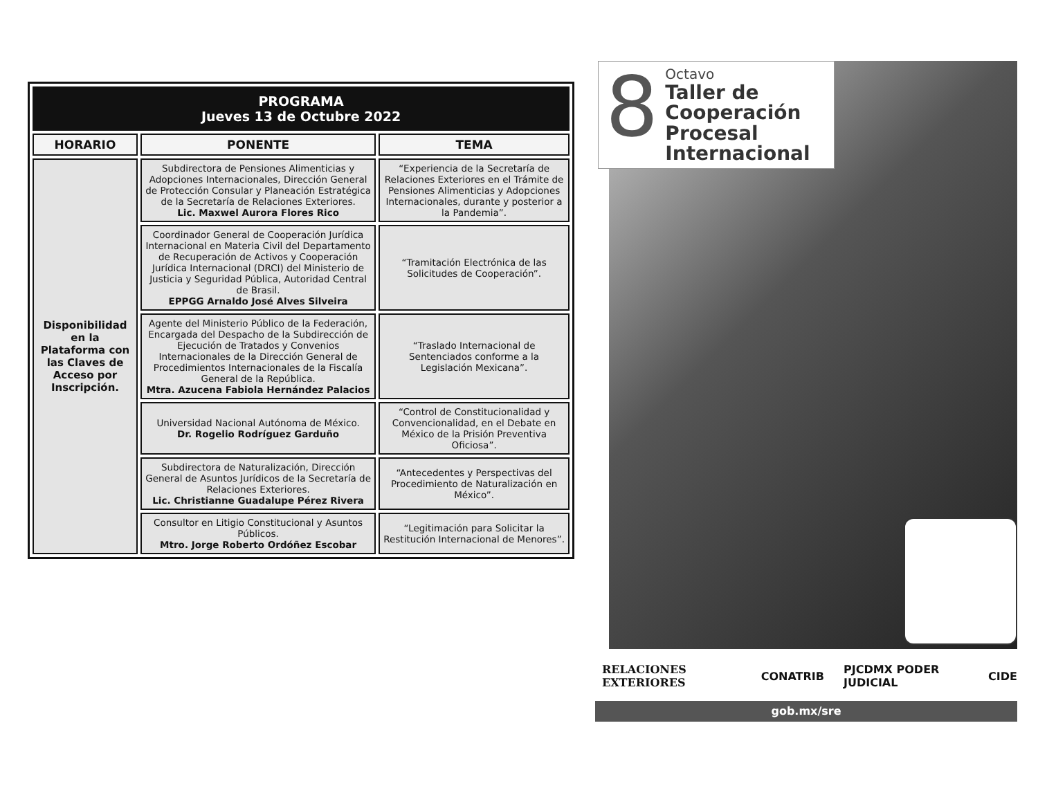| PROGRAMA Jueves 13 de Octubre 2022 | | |
| HORARIO | PONENTE | TEMA |
| Disponibilidad en la Plataforma con las Claves de Acceso por Inscripción. | Subdirectora de Pensiones Alimenticias y Adopciones Internacionales, Dirección General de Protección Consular y Planeación Estratégica de la Secretaría de Relaciones Exteriores. Lic. Maxwel Aurora Flores Rico | “Experiencia de la Secretaría de Relaciones Exteriores en el Trámite de Pensiones Alimenticias y Adopciones Internacionales, durante y posterior a la Pandemia”. |
| | Coordinador General de Cooperación Jurídica Internacional en Materia Civil del Departamento de Recuperación de Activos y Cooperación Jurídica Internacional (DRCI) del Ministerio de Justicia y Seguridad Pública, Autoridad Central de Brasil. EPPGG Arnaldo José Alves Silveira | “Tramitación Electrónica de las Solicitudes de Cooperación”. |
| | Agente del Ministerio Público de la Federación, Encargada del Despacho de la Subdirección de Ejecución de Tratados y Convenios Internacionales de la Dirección General de Procedimientos Internacionales de la Fiscalía General de la República. Mtra. Azucena Fabiola Hernández Palacios | “Traslado Internacional de Sentenciados conforme a la Legislación Mexicana”. |
| | Universidad Nacional Autónoma de México. Dr. Rogelio Rodríguez Garduño | “Control de Constitucionalidad y Convencionalidad, en el Debate en México de la Prisión Preventiva Oficiosa”. |
| | Subdirectora de Naturalización, Dirección General de Asuntos Jurídicos de la Secretaría de Relaciones Exteriores. Lic. Christianne Guadalupe Pérez Rivera | “Antecedentes y Perspectivas del Procedimiento de Naturalización en México”. |
| | Consultor en Litigio Constitucional y Asuntos Públicos. Mtro. Jorge Roberto Ordóñez Escobar | “Legitimación para Solicitar la Restitución Internacional de Menores”. |
8
Octavo
Taller de Cooperación Procesal Internacional
RELACIONES EXTERIORES CONATRIB PJCDMX PODER JUDICIAL CIDE
gob.mx/sre